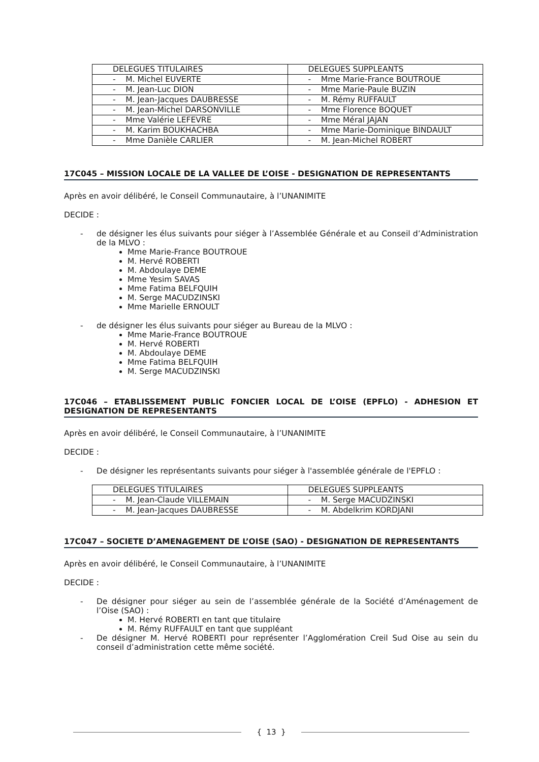| DELEGUES TITULAIRES | DELEGUES SUPPLEANTS |
| - M. Michel EUVERTE | - Mme Marie-France BOUTROUE |
| - M. Jean-Luc DION | - Mme Marie-Paule BUZIN |
| - M. Jean-Jacques DAUBRESSE | - M. Rémy RUFFAULT |
| - M. Jean-Michel DARSONVILLE | - Mme Florence BOQUET |
| - Mme Valérie LEFEVRE | - Mme Méral JAJAN |
| - M. Karim BOUKHACHBA | - Mme Marie-Dominique BINDAULT |
| - Mme Danièle CARLIER | - M. Jean-Michel ROBERT |
17C045 – MISSION LOCALE DE LA VALLEE DE L’OISE - DESIGNATION DE REPRESENTANTS
Après en avoir délibéré, le Conseil Communautaire, à l’UNANIMITE
DECIDE :
- de désigner les élus suivants pour siéger à l’Assemblée Générale et au Conseil d’Administration de la MLVO :
Mme Marie-France BOUTROUE
M. Hervé ROBERTI
M. Abdoulaye DEME
Mme Yesim SAVAS
Mme Fatima BELFQUIH
M. Serge MACUDZINSKI
Mme Marielle ERNOULT
- de désigner les élus suivants pour siéger au Bureau de la MLVO :
Mme Marie-France BOUTROUE
M. Hervé ROBERTI
M. Abdoulaye DEME
Mme Fatima BELFQUIH
M. Serge MACUDZINSKI
17C046 – ETABLISSEMENT PUBLIC FONCIER LOCAL DE L’OISE (EPFLO) - ADHESION ET DESIGNATION DE REPRESENTANTS
Après en avoir délibéré, le Conseil Communautaire, à l’UNANIMITE
DECIDE :
- De désigner les représentants suivants pour siéger à l'assemblée générale de l'EPFLO :
| DELEGUES TITULAIRES | DELEGUES SUPPLEANTS |
| - M. Jean-Claude VILLEMAIN | - M. Serge MACUDZINSKI |
| - M. Jean-Jacques DAUBRESSE | - M. Abdelkrim KORDJANI |
17C047 – SOCIETE D’AMENAGEMENT DE L’OISE (SAO) - DESIGNATION DE REPRESENTANTS
Après en avoir délibéré, le Conseil Communautaire, à l’UNANIMITE
DECIDE :
- De désigner pour siéger au sein de l’assemblée générale de la Société d’Aménagement de l’Oise (SAO) :
M. Hervé ROBERTI en tant que titulaire
M. Rémy RUFFAULT en tant que suppléant
- De désigner M. Hervé ROBERTI pour représenter l’Agglomération Creil Sud Oise au sein du conseil d’administration cette même société.
{ 13 }